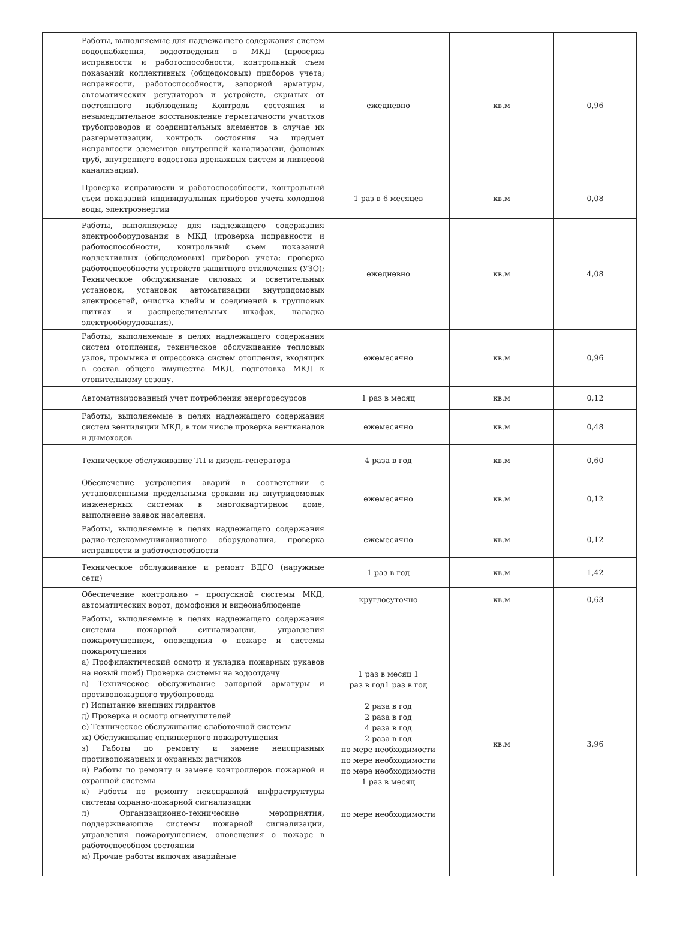| | Работы, выполняемые для надлежащего содержания систем водоснабжения, водоотведения в МКД (проверка исправности и работоспособности, контрольный съем показаний коллективных (общедомовых) приборов учета; исправности, работоспособности, запорной арматуры, автоматических регуляторов и устройств, скрытых от постоянного наблюдения; Контроль состояния и незамедлительное восстановление герметичности участков трубопроводов и соединительных элементов в случае их разгерметизации, контроль состояния на предмет исправности элементов внутренней канализации, фановых труб, внутреннего водостока дренажных систем и ливневой канализации). | ежедневно | кв.м | 0,96 |
| | Проверка исправности и работоспособности, контрольный съем показаний индивидуальных приборов учета холодной воды, электроэнергии | 1 раз в 6 месяцев | кв.м | 0,08 |
| | Работы, выполняемые для надлежащего содержания электрооборудования в МКД (проверка исправности и работоспособности, контрольный съем показаний коллективных (общедомовых) приборов учета; проверка работоспособности устройств защитного отключения (УЗО); Техническое обслуживание силовых и осветительных установок, установок автоматизации внутридомовых электросетей, очистка клейм и соединений в групповых щитках и распределительных шкафах, наладка электрооборудования). | ежедневно | кв.м | 4,08 |
| | Работы, выполняемые в целях надлежащего содержания систем отопления, техническое обслуживание тепловых узлов, промывка и опрессовка систем отопления, входящих в состав общего имущества МКД, подготовка МКД к отопительному сезону. | ежемесячно | кв.м | 0,96 |
| | Автоматизированный учет потребления энергоресурсов | 1 раз в месяц | кв.м | 0,12 |
| | Работы, выполняемые в целях надлежащего содержания систем вентиляции МКД, в том числе проверка вентканалов и дымоходов | ежемесячно | кв.м | 0,48 |
| | Техническое обслуживание ТП и дизель-генератора | 4 раза в год | кв.м | 0,60 |
| | Обеспечение устранения аварий в соответствии с установленными предельными сроками на внутридомовых инженерных системах в многоквартирном доме, выполнение заявок населения. | ежемесячно | кв.м | 0,12 |
| | Работы, выполняемые в целях надлежащего содержания радио-телекоммуникационного оборудования, проверка исправности и работоспособности | ежемесячно | кв.м | 0,12 |
| | Техническое обслуживание и ремонт ВДГО (наружные сети) | 1 раз в год | кв.м | 1,42 |
| | Обеспечение контрольно – пропускной системы МКД, автоматических ворот, домофония и видеонаблюдение | круглосуточно | кв.м | 0,63 |
| | Работы, выполняемые в целях надлежащего содержания системы пожарной сигнализации, управления пожаротушением, оповещения о пожаре и системы пожаротушения а) Профилактический осмотр и укладка пожарных рукавов на новый шовб) Проверка системы на водоотдачу в) Техническое обслуживание запорной арматуры и противопожарного трубопровода г) Испытание внешних гидрантов д) Проверка и осмотр огнетушителей е) Техническое обслуживание слаботочной системы ж) Обслуживание сплинкерного пожаротушения з) Работы по ремонту и замене неисправных противопожарных и охранных датчиков и) Работы по ремонту и замене контроллеров пожарной и охранной системы к) Работы по ремонту неисправной инфраструктуры системы охранно-пожарной сигнализации л) Организационно-технические мероприятия, поддерживающие системы пожарной сигнализации, управления пожаротушением, оповещения о пожаре в работоспособном состоянии м) Прочие работы включая аварийные | 1 раз в месяц 1 раз в год1 раз в год 2 раза в год 2 раза в год 4 раза в год 2 раза в год по мере необходимости по мере необходимости по мере необходимости 1 раз в месяц по мере необходимости | кв.м | 3,96 |